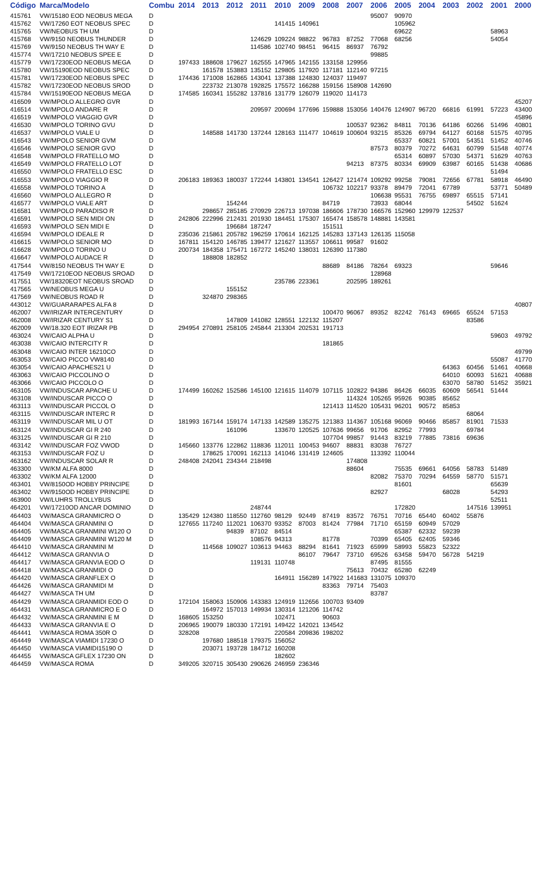| Código | Marca/Modelo | Combu | 2014 | 2013 | 2012 | 2011 | 2010 | 2009 | 2008 | 2007 | 2006 | 2005 | 2004 | 2003 | 2002 | 2001 | 2000 |
| --- | --- | --- | --- | --- | --- | --- | --- | --- | --- | --- | --- | --- | --- | --- | --- | --- | --- |
| 415761 | VW/15180 EOD NEOBUS MEGA | D | | | | | | | | | 95007 | 90970 | | | | | |
| 415762 | VW/17260 EOT NEOBUS SPEC | D | | | | | 141415 | 140961 | | | | 105962 | | | | | |
| 415765 | VW/NEOBUS TH UM | D | | | | | | | | | | 69622 | | | | 58963 | |
| 415768 | VW/9150 NEOBUS THUNDER | D | | | | 124629 | 109224 | 98822 | 96783 | 87252 | 77068 | 68256 | | | | 54054 | |
| 415769 | VW/9150 NEOBUS TH WAY E | D | | | | 114586 | 102740 | 98451 | 96415 | 86937 | 76792 | | | | | | |
| 415774 | VW/17210 NEOBUS SPEE E | D | | | | | | | | | 99885 | | | | | | |
| 415779 | VW/17230EOD NEOBUS MEGA | D | 197433 | 188608 | 179627 | 162555 | 147965 | 142155 | 133158 | 129956 | | | | | | | |
| 415780 | VW/15190EOD NEOBUS SPEC | D | | 161578 | 153883 | 135152 | 129805 | 117920 | 117181 | 112140 | 97215 | | | | | | |
| 415781 | VW/17230EOD NEOBUS SPEC | D | 174436 | 171008 | 162865 | 143041 | 137388 | 124830 | 124037 | 119497 | | | | | | | |
| 415782 | VW/17230EOD NEOBUS SROD | D | | 223732 | 213078 | 192825 | 175572 | 166288 | 159156 | 158908 | 142690 | | | | | | |
| 415784 | VW/15190EOD NEOBUS MEGA | D | 174585 | 160341 | 155282 | 137816 | 131779 | 126079 | 119020 | 114173 | | | | | | | |
| 416509 | VW/MPOLO ALLEGRO GVR | D | | | | | | | | | | | | | | | 45207 |
| 416514 | VW/MPOLO ANDARE R | D | | | | 209597 | 200694 | 177696 | 159888 | 153056 | 140476 | 124907 | 96720 | 66816 | 61991 | 57223 | 43400 |
| 416519 | VW/MPOLO VIAGGIO GVR | D | | | | | | | | | | | | | | | 45896 |
| 416530 | VW/MPOLO TORINO GVU | D | | | | | | | | 100537 | 92362 | 84811 | 70136 | 64186 | 60266 | 51496 | 40801 |
| 416537 | VW/MPOLO VIALE U | D | | 148588 | 141730 | 137244 | 128163 | 111477 | 104619 | 100604 | 93215 | 85326 | 69794 | 64127 | 60168 | 51575 | 40795 |
| 416543 | VW/MPOLO SENIOR GVM | D | | | | | | | | | | 65337 | 60821 | 57001 | 54351 | 51452 | 40746 |
| 416546 | VW/MPOLO SENIOR GVO | D | | | | | | | | | 87573 | 80379 | 70272 | 64631 | 60799 | 51548 | 40774 |
| 416548 | VW/MPOLO FRATELLO MO | D | | | | | | | | | | 65314 | 60897 | 57030 | 54371 | 51629 | 40763 |
| 416549 | VW/MPOLO FRATELLO LOT | D | | | | | | | | 94213 | 87375 | 80334 | 69909 | 63987 | 60165 | 51438 | 40686 |
| 416550 | VW/MPOLO FRATELLO ESC | D | | | | | | | | | | | | | | 51494 | |
| 416553 | VW/MPOLO VIAGGIO R | D | 206183 | 189363 | 180037 | 172244 | 143801 | 134541 | 126427 | 121474 | 109292 | 99258 | 79081 | 72656 | 67781 | 58918 | 46490 |
| 416558 | VW/MPOLO TORINO A | D | | | | | | | 106732 | 102217 | 93378 | 89479 | 72041 | 67789 | | 53771 | 50489 |
| 416560 | VW/MPOLO ALLEGRO R | D | | | | | | | | | 106638 | 95531 | 76755 | 69897 | 65515 | 57141 | |
| 416577 | VW/MPOLO VIALE ART | D | | | 154244 | | | | 84719 | | 73933 | 68044 | | | 54502 | 51624 | |
| 416581 | VW/MPOLO PARADISO R | D | | 298657 | 285185 | 270929 | 226713 | 197038 | 186606 | 178730 | 166576 | 152960 | 129979 | 122537 | | | |
| 416591 | VW/MPOLO SEN MIDI ON | D | 242806 | 222996 | 212431 | 201930 | 184451 | 175307 | 165474 | 158578 | 148881 | 143581 | | | | | |
| 416593 | VW/MPOLO SEN MIDI E | D | | | 196684 | 187247 | | | 151511 | | | | | | | | |
| 416594 | VW/MPOLO IDEALE R | D | 235036 | 215861 | 205782 | 196259 | 170614 | 162125 | 145283 | 137143 | 126135 | 115058 | | | | | |
| 416615 | VW/MPOLO SENIOR MO | D | 167811 | 154120 | 146785 | 139477 | 121627 | 113557 | 106611 | 99587 | 91602 | | | | | | |
| 416628 | VW/MPOLO TORINO U | D | 200734 | 184358 | 175471 | 167272 | 145240 | 138031 | 126390 | 117380 | | | | | | | |
| 416647 | VW/MPOLO AUDACE R | D | | 188808 | 182852 | | | | | | | | | | | | |
| 417544 | VW/8150 NEOBUS TH WAY E | D | | | | | | | 88689 | 84186 | 78264 | 69323 | | | | 59646 | |
| 417549 | VW/17210EOD NEOBUS SROAD | D | | | | | | | | | 128968 | | | | | | |
| 417551 | VW/18320EOT NEOBUS SROAD | D | | | | | 235786 | 223361 | | 202595 | 189261 | | | | | | |
| 417565 | VW/NEOBUS MEGA U | D | | | 155152 | | | | | | | | | | | | |
| 417569 | VW/NEOBUS ROAD R | D | | 324870 | 298365 | | | | | | | | | | | | |
| 443012 | VW/GUARARAPES ALFA 8 | D | | | | | | | | | | | | | | | 40807 |
| 462007 | VW/IRIZAR INTERCENTURY | D | | | | | | | 100470 | 96067 | 89352 | 82242 | 76143 | 69665 | 65524 | 57153 | |
| 462008 | VW/IRIZAR CENTURY S1 | D | | | 147809 | 141082 | 128551 | 122132 | 115207 | | | | | | 83586 | | |
| 462009 | VW/18.320 EOT IRIZAR PB | D | 294954 | 270891 | 258105 | 245844 | 213304 | 202531 | 191713 | | | | | | | | |
| 463024 | VW/CAIO ALPHA U | D | | | | | | | | | | | | | | 59603 | 49792 |
| 463038 | VW/CAIO INTERCITY R | D | | | | | | | 181865 | | | | | | | | |
| 463048 | VW/CAIO INTER 16210CO | D | | | | | | | | | | | | | | | 49799 |
| 463053 | VW/CAIO PICCO VW8140 | D | | | | | | | | | | | | | | 55087 | 41770 |
| 463054 | VW/CAIO APACHES21 U | D | | | | | | | | | | | | 64363 | 60456 | 51461 | 40668 |
| 463063 | VW/CAIO PICCOLINO O | D | | | | | | | | | | | | 64010 | 60093 | 51621 | 40688 |
| 463066 | VW/CAIO PICCOLO O | D | | | | | | | | | | | | 63070 | 58780 | 51452 | 35921 |
| 463105 | VW/INDUSCAR APACHE U | D | 174499 | 160262 | 152586 | 145100 | 121615 | 114079 | 107115 | 102822 | 94386 | 86426 | 66035 | 60609 | 56541 | 51444 | |
| 463108 | VW/INDUSCAR PICCO O | D | | | | | | | | 114324 | 105265 | 95926 | 90385 | 85652 | | | |
| 463113 | VW/INDUSCAR PICCOL O | D | | | | | | | 121413 | 114520 | 105431 | 96201 | 90572 | 85853 | | | |
| 463115 | VW/INDUSCAR INTERC R | D | | | | | | | | | | | | | 68064 | | |
| 463119 | VW/INDUSCAR MIL U OT | D | 181993 | 167144 | 159174 | 147133 | 142589 | 135275 | 121383 | 114367 | 105168 | 96069 | 90466 | 85857 | 81901 | 71533 | |
| 463124 | VW/INDUSCAR GI R 240 | D | | | 161096 | | 133670 | 120525 | 107636 | 99656 | 91706 | 82952 | 77993 | | 69784 | | |
| 463125 | VW/INDUSCAR GI R 210 | D | | | | | | | 107704 | 99857 | 91443 | 83219 | 77885 | 73816 | 69636 | | |
| 463142 | VW/INDUSCAR FOZ VWOD | D | 145660 | 133776 | 122862 | 118836 | 112011 | 100453 | 94607 | 88831 | 83038 | 76727 | | | | | |
| 463153 | VW/INDUSCAR FOZ U | D | | 178625 | 170091 | 162113 | 141046 | 131419 | 124605 | | 113392 | 110044 | | | | | |
| 463162 | VW/INDUSCAR SOLAR R | D | 248408 | 242041 | 234344 | 218498 | | | | 174808 | | | | | | | |
| 463300 | VW/KM ALFA 8000 | D | | | | | | | | 88604 | | 75535 | 69661 | 64056 | 58783 | 51489 | |
| 463302 | VW/KM ALFA 12000 | D | | | | | | | | | 82082 | 75370 | 70294 | 64559 | 58770 | 51571 | |
| 463401 | VW/8150OD HOBBY PRINCIPE | D | | | | | | | | | | 81601 | | | | 65639 | |
| 463402 | VW/9150OD HOBBY PRINCIPE | D | | | | | | | | | 82927 | | | 68028 | | 54293 | |
| 463900 | VW/LUHRS TROLLYBUS | D | | | | | | | | | | | | | | 52511 | |
| 464201 | VW/17210OD ANCAR DOMINIO | D | | | | 248744 | | | | | | 172820 | | | 147516 | 139951 | |
| 464403 | VW/MASCA GRANMICRO O | D | 135429 | 124380 | 118550 | 112760 | 98129 | 92449 | 87419 | 83572 | 76751 | 70716 | 65440 | 60402 | 55876 | | |
| 464404 | VW/MASCA GRANMINI O | D | 127655 | 117240 | 112021 | 106370 | 93352 | 87003 | 81424 | 77984 | 71710 | 65159 | 60949 | 57029 | | | |
| 464405 | VW/MASCA GRANMINI W120 O | D | | | 94839 | 87102 | 84514 | | | | | 65387 | 62332 | 59239 | | | |
| 464409 | VW/MASCA GRANMINI W120 M | D | | | | 108576 | 94313 | | 81778 | | 70399 | 65405 | 62405 | 59346 | | | |
| 464410 | VW/MASCA GRANMINI M | D | | 114568 | 109027 | 103613 | 94463 | 88294 | 81641 | 71923 | 65999 | 58993 | 55823 | 52322 | | | |
| 464412 | VW/MASCA GRANVIA O | D | | | | | | 86107 | 79647 | 73710 | 69526 | 63458 | 59470 | 56728 | 54219 | | |
| 464417 | VW/MASCA GRANVIA EOD O | D | | | | 119131 | 110748 | | | | 87495 | 81555 | | | | | |
| 464418 | VW/MASCA GRANMIDI O | D | | | | | | | | 75613 | 70432 | 65280 | 62249 | | | | |
| 464420 | VW/MASCA GRANFLEX O | D | | | | | 164911 | 156289 | 147922 | 141683 | 131075 | 109370 | | | | | |
| 464426 | VW/MASCA GRANMIDI M | D | | | | | | | 83363 | 79714 | 75403 | | | | | | |
| 464427 | VW/MASCA TH UM | D | | | | | | | | | 83787 | | | | | | |
| 464429 | VW/MASCA GRANMIDI EOD O | D | 172104 | 158063 | 150906 | 143383 | 124919 | 112656 | 100703 | 93409 | | | | | | | |
| 464431 | VW/MASCA GRANMICRO E O | D | | 164972 | 157013 | 149934 | 130314 | 121206 | 114742 | | | | | | | | |
| 464432 | VW/MASCA GRANMINI E M | D | 168605 | 153250 | | | 102471 | | 90603 | | | | | | | | |
| 464433 | VW/MASCA GRANVIA E O | D | 206965 | 190079 | 180330 | 172191 | 149422 | 142021 | 134542 | | | | | | | | |
| 464441 | VW/MASCA ROMA 350R O | D | 328208 | | | | 220584 | 209836 | 198202 | | | | | | | | |
| 464449 | VW/MASCA VIAMIDI 17230 O | D | | 197680 | 188518 | 179375 | 156052 | | | | | | | | | | |
| 464450 | VW/MASCA VIAMIDI15190 O | D | | 203071 | 193728 | 184712 | 160208 | | | | | | | | | | |
| 464455 | VW/MASCA GFLEX 17230 ON | D | | | | | 182602 | | | | | | | | | | |
| 464459 | VW/MASCA ROMA | D | 349205 | 320715 | 305430 | 290626 | 246959 | 236346 | | | | | | | | | |